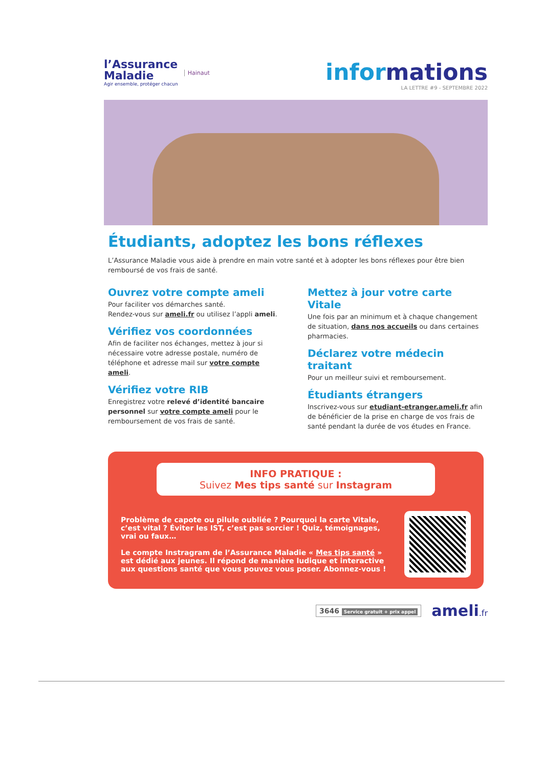l’Assurance
Maladie
Agir ensemble, protéger chacun
Hainaut
informations
LA LETTRE #9 - SEPTEMBRE 2022
Étudiants, adoptez les bons réflexes
L’Assurance Maladie vous aide à prendre en main votre santé et à adopter les bons réflexes pour être bien remboursé de vos frais de santé.
Ouvrez votre compte ameli
Pour faciliter vos démarches santé.
Rendez-vous sur ameli.fr ou utilisez l’appli ameli.
Vérifiez vos coordonnées
Afin de faciliter nos échanges, mettez à jour si nécessaire votre adresse postale, numéro de téléphone et adresse mail sur votre compte ameli.
Vérifiez votre RIB
Enregistrez votre relevé d’identité bancaire personnel sur votre compte ameli pour le remboursement de vos frais de santé.
Mettez à jour votre carte Vitale
Une fois par an minimum et à chaque changement de situation, dans nos accueils ou dans certaines pharmacies.
Déclarez votre médecin traitant
Pour un meilleur suivi et remboursement.
Étudiants étrangers
Inscrivez-vous sur etudiant-etranger.ameli.fr afin de bénéficier de la prise en charge de vos frais de santé pendant la durée de vos études en France.
INFO PRATIQUE :
Suivez Mes tips santé sur Instagram
Problème de capote ou pilule oubliée ? Pourquoi la carte Vitale, c’est vital ? Éviter les IST, c’est pas sorcier ! Quiz, témoignages, vrai ou faux…
Le compte Instragram de l’Assurance Maladie « Mes tips santé » est dédié aux jeunes. Il répond de manière ludique et interactive aux questions santé que vous pouvez vous poser. Abonnez-vous !
3646 Service gratuit + prix appel
ameli.fr